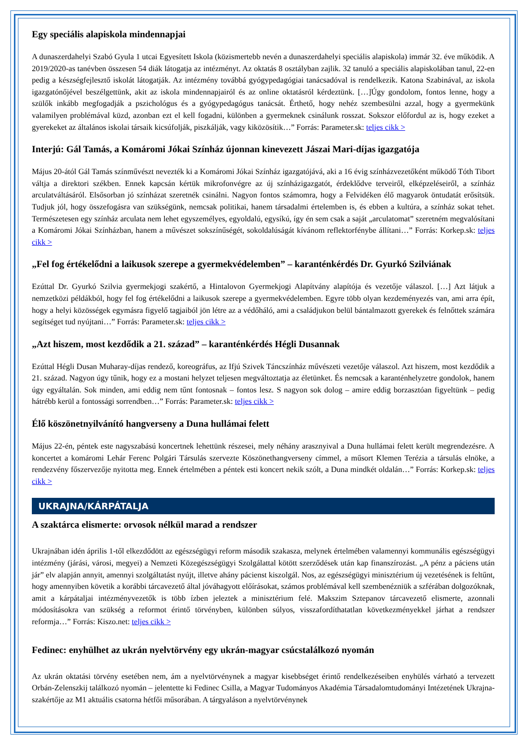Egy speciális alapiskola mindennapjai
A dunaszerdahelyi Szabó Gyula 1 utcai Egyesített Iskola (közismertebb nevén a dunaszerdahelyi speciális alapiskola) immár 32. éve működik. A 2019/2020-as tanévben összesen 54 diák látogatja az intézményt. Az oktatás 8 osztályban zajlik. 32 tanuló a speciális alapiskolában tanul, 22-en pedig a készségfejlesztő iskolát látogatják. Az intézmény továbbá gyógypedagógiai tanácsadóval is rendelkezik. Katona Szabinával, az iskola igazgatónőjével beszélgettünk, akit az iskola mindennapjairól és az online oktatásról kérdeztünk. […]Úgy gondolom, fontos lenne, hogy a szülők inkább megfogadják a pszichológus és a gyógypedagógus tanácsát. Érthető, hogy nehéz szembesülni azzal, hogy a gyermekünk valamilyen problémával küzd, azonban ezt el kell fogadni, különben a gyermeknek csinálunk rosszat. Sokszor előfordul az is, hogy ezeket a gyerekeket az általános iskolai társaik kicsúfolják, piszkálják, vagy kiközösítik…” Forrás: Parameter.sk: teljes cikk >
Interjú: Gál Tamás, a Komáromi Jókai Színház újonnan kinevezett Jászai Mari-díjas igazgatója
Május 20-ától Gál Tamás színművészt nevezték ki a Komáromi Jókai Színház igazgatójává, aki a 16 évig színházvezetőként működő Tóth Tibort váltja a direktori székben. Ennek kapcsán kértük mikrofonvégre az új színházigazgatót, érdeklődve terveiről, elképzeléseiről, a színház arculatváltásáról. Elsősorban jó színházat szeretnék csinálni. Nagyon fontos számomra, hogy a Felvidéken élő magyarok öntudatát erősítsük. Tudjuk jól, hogy összefogásra van szükségünk, nemcsak politikai, hanem társadalmi értelemben is, és ebben a kultúra, a színház sokat tehet. Természetesen egy színház arculata nem lehet egyszemélyes, egyoldalú, egysíkú, így én sem csak a saját „arculatomat” szeretném megvalósítani a Komáromi Jókai Színházban, hanem a művészet sokszínűségét, sokoldalúságát kívánom reflektorfénybe állítani…” Forrás: Korkep.sk: teljes cikk >
„Fel fog értékelődni a laikusok szerepe a gyermekvédelemben” – karanténkérdés Dr. Gyurkó Szilviának
Ezúttal Dr. Gyurkó Szilvia gyermekjogi szakértő, a Hintalovon Gyermekjogi Alapítvány alapítója és vezetője válaszol. […] Azt látjuk a nemzetközi példákból, hogy fel fog értékelődni a laikusok szerepe a gyermekvédelemben. Egyre több olyan kezdeményezés van, ami arra épít, hogy a helyi közösségek egymásra figyelő tagjaiból jön létre az a védőháló, ami a családjukon belül bántalmazott gyerekek és felnőttek számára segítséget tud nyújtani…” Forrás: Parameter.sk: teljes cikk >
„Azt hiszem, most kezdődik a 21. század” – karanténkérdés Hégli Dusannak
Ezúttal Hégli Dusan Muharay-díjas rendező, koreográfus, az Ifjú Szivek Táncszínház művészeti vezetője válaszol. Azt hiszem, most kezdődik a 21. század. Nagyon úgy tűnik, hogy ez a mostani helyzet teljesen megváltoztatja az életünket. És nemcsak a karanténhelyzetre gondolok, hanem úgy egyáltalán. Sok minden, ami eddig nem tűnt fontosnak – fontos lesz. S nagyon sok dolog – amire eddig borzasztóan figyeltünk – pedig hátrébb kerül a fontossági sorrendben…” Forrás: Parameter.sk: teljes cikk >
Élő köszönetnyilvánító hangverseny a Duna hullámai felett
Május 22-én, péntek este nagyszabású koncertnek lehettünk részesei, mely néhány arasznyival a Duna hullámai felett került megrendezésre. A koncertet a komáromi Lehár Ferenc Polgári Társulás szervezte Köszönethangverseny címmel, a műsort Klemen Terézia a társulás elnöke, a rendezvény főszervezője nyitotta meg. Ennek értelmében a péntek esti koncert nekik szólt, a Duna mindkét oldalán…” Forrás: Korkep.sk: teljes cikk >
UKRAJNA/KÁRPÁTALJA
A szaktárca elismerte: orvosok nélkül marad a rendszer
Ukrajnában idén április 1-től elkezdődött az egészségügyi reform második szakasza, melynek értelmében valamennyi kommunális egészségügyi intézmény (járási, városi, megyei) a Nemzeti Közegészségügyi Szolgálattal kötött szerződések után kap finanszírozást. „A pénz a páciens után jár” elv alapján annyit, amennyi szolgáltatást nyújt, illetve ahány pácienst kiszolgál. Nos, az egészségügyi minisztérium új vezetésének is feltűnt, hogy amennyiben követik a korábbi tárcavezető által jóváhagyott előírásokat, számos problémával kell szembenézniük a szférában dolgozóknak, amit a kárpátaljai intézményvezetők is több ízben jeleztek a minisztérium felé. Makszim Sztepanov tárcavezető elismerte, azonnali módosításokra van szükség a reformot érintő törvényben, különben súlyos, visszafordíthatatlan következményekkel járhat a rendszer reformja…” Forrás: Kiszo.net: teljes cikk >
Fedinec: enyhülhet az ukrán nyelvtörvény egy ukrán-magyar csúcstalálkozó nyomán
Az ukrán oktatási törvény esetében nem, ám a nyelvtörvénynek a magyar kisebbséget érintő rendelkezéseiben enyhülés várható a tervezett Orbán-Zelenszkij találkozó nyomán – jelentette ki Fedinec Csilla, a Magyar Tudományos Akadémia Társadalomtudományi Intézetének Ukrajna-szakértője az M1 aktuális csatorna hétfői műsorában. A tárgyaláson a nyelvtörvénynek